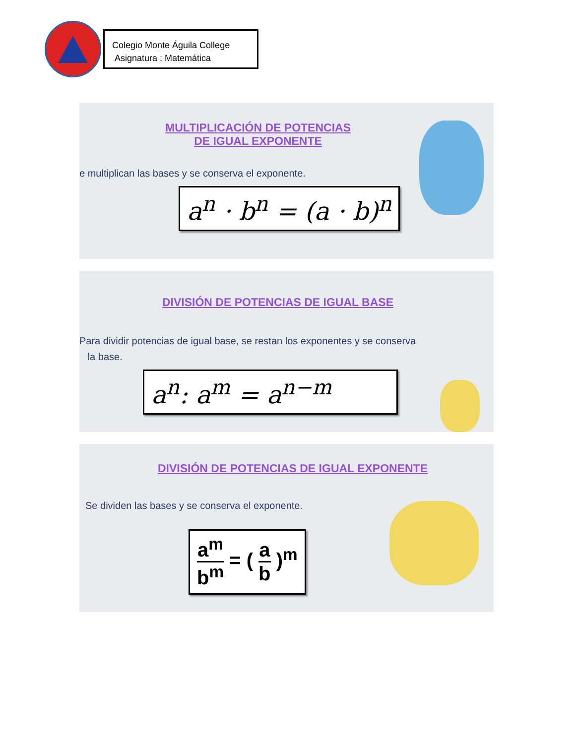Colegio Monte Águila College
Asignatura : Matemática
MULTIPLICACIÓN DE POTENCIAS
DE IGUAL EXPONENTE
e multiplican las bases y se conserva el exponente.
a<sup>n</sup> · b<sup>n</sup> = (a · b)<sup>n</sup>
DIVISIÓN DE POTENCIAS DE IGUAL BASE
Para dividir potencias de igual base, se restan los exponentes y se conserva
la base.
a<sup>n</sup>: a<sup>m</sup> = a<sup>n−m</sup>
DIVISIÓN DE POTENCIAS DE IGUAL EXPONENTE
Se dividen las bases y se conserva el exponente.
a<sup>m</sup> b<sup>m</sup> = ( a b )<sup>m</sup>